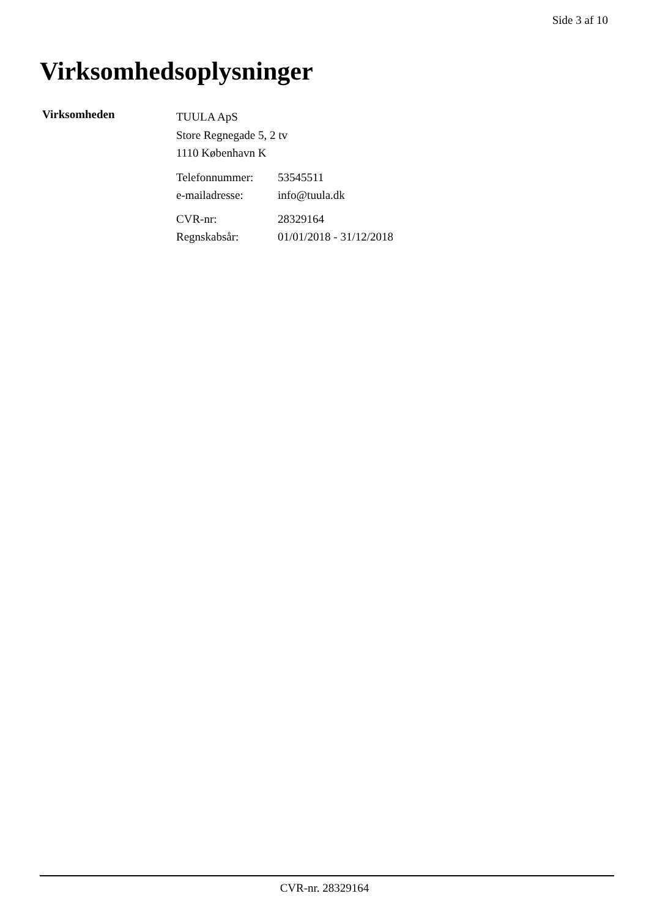Side 3 af 10
Virksomhedsoplysninger
Virksomheden
TUULA ApS
Store Regnegade 5, 2 tv
1110 København K
| Telefonnummer: | 53545511 |
| e-mailadresse: | info@tuula.dk |
| CVR-nr: | 28329164 |
| Regnskabsår: | 01/01/2018 - 31/12/2018 |
CVR-nr. 28329164